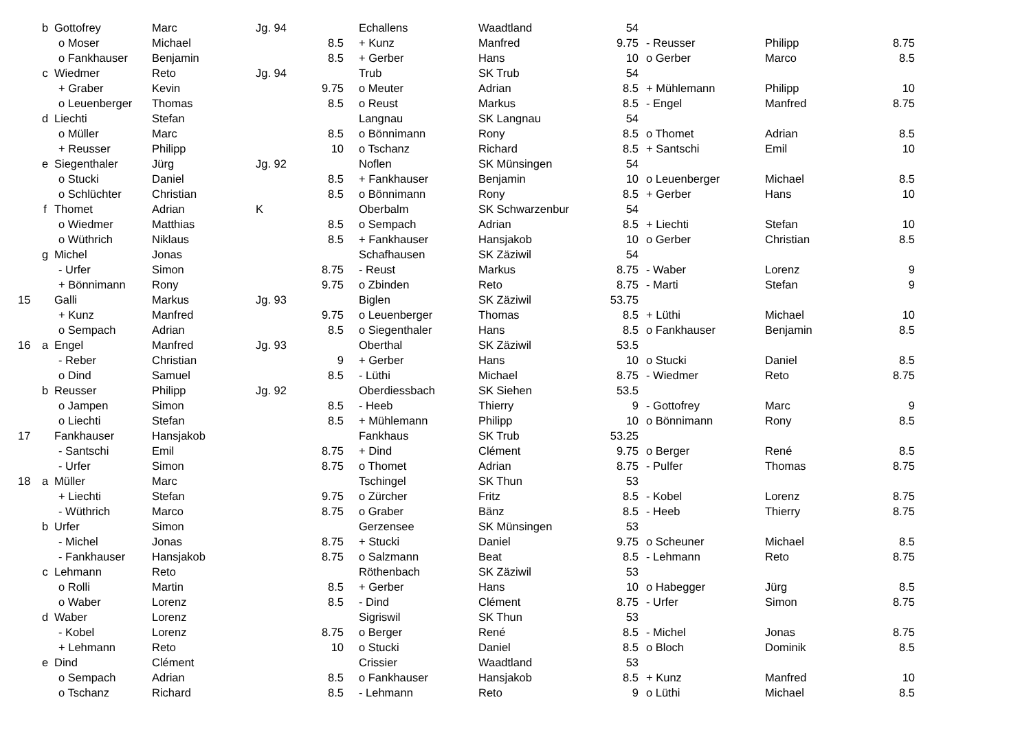| | b | Gottofrey | Marc | Jg. 94 | | Echallens | Waadtland | 54 | | | |
| | | o Moser | Michael | | 8.5 | + Kunz | Manfred | 9.75 | - Reusser | Philipp | 8.75 |
| | | o Fankhauser | Benjamin | | 8.5 | + Gerber | Hans | 10 | o Gerber | Marco | 8.5 |
| | c | Wiedmer | Reto | Jg. 94 | | Trub | SK Trub | 54 | | | |
| | | + Graber | Kevin | | 9.75 | o Meuter | Adrian | 8.5 | + Mühlemann | Philipp | 10 |
| | | o Leuenberger | Thomas | | 8.5 | o Reust | Markus | 8.5 | - Engel | Manfred | 8.75 |
| | d | Liechti | Stefan | | | Langnau | SK Langnau | 54 | | | |
| | | o Müller | Marc | | 8.5 | o Bönnimann | Rony | 8.5 | o Thomet | Adrian | 8.5 |
| | | + Reusser | Philipp | | 10 | o Tschanz | Richard | 8.5 | + Santschi | Emil | 10 |
| | e | Siegenthaler | Jürg | Jg. 92 | | Noflen | SK Münsingen | 54 | | | |
| | | o Stucki | Daniel | | 8.5 | + Fankhauser | Benjamin | 10 | o Leuenberger | Michael | 8.5 |
| | | o Schlüchter | Christian | | 8.5 | o Bönnimann | Rony | 8.5 | + Gerber | Hans | 10 |
| | f | Thomet | Adrian | K | | Oberbalm | SK Schwarzenbur | 54 | | | |
| | | o Wiedmer | Matthias | | 8.5 | o Sempach | Adrian | 8.5 | + Liechti | Stefan | 10 |
| | | o Wüthrich | Niklaus | | 8.5 | + Fankhauser | Hansjakob | 10 | o Gerber | Christian | 8.5 |
| | g | Michel | Jonas | | | Schafhausen | SK Zäziwil | 54 | | | |
| | | - Urfer | Simon | | 8.75 | - Reust | Markus | 8.75 | - Waber | Lorenz | 9 |
| | | + Bönnimann | Rony | | 9.75 | o Zbinden | Reto | 8.75 | - Marti | Stefan | 9 |
| 15 | | Galli | Markus | Jg. 93 | | Biglen | SK Zäziwil | 53.75 | | | |
| | | + Kunz | Manfred | | 9.75 | o Leuenberger | Thomas | 8.5 | + Lüthi | Michael | 10 |
| | | o Sempach | Adrian | | 8.5 | o Siegenthaler | Hans | 8.5 | o Fankhauser | Benjamin | 8.5 |
| 16 | a | Engel | Manfred | Jg. 93 | | Oberthal | SK Zäziwil | 53.5 | | | |
| | | - Reber | Christian | | 9 | + Gerber | Hans | 10 | o Stucki | Daniel | 8.5 |
| | | o Dind | Samuel | | 8.5 | - Lüthi | Michael | 8.75 | - Wiedmer | Reto | 8.75 |
| | b | Reusser | Philipp | Jg. 92 | | Oberdiessbach | SK Siehen | 53.5 | | | |
| | | o Jampen | Simon | | 8.5 | - Heeb | Thierry | 9 | - Gottofrey | Marc | 9 |
| | | o Liechti | Stefan | | 8.5 | + Mühlemann | Philipp | 10 | o Bönnimann | Rony | 8.5 |
| 17 | | Fankhauser | Hansjakob | | | Fankhaus | SK Trub | 53.25 | | | |
| | | - Santschi | Emil | | 8.75 | + Dind | Clément | 9.75 | o Berger | René | 8.5 |
| | | - Urfer | Simon | | 8.75 | o Thomet | Adrian | 8.75 | - Pulfer | Thomas | 8.75 |
| 18 | a | Müller | Marc | | | Tschingel | SK Thun | 53 | | | |
| | | + Liechti | Stefan | | 9.75 | o Zürcher | Fritz | 8.5 | - Kobel | Lorenz | 8.75 |
| | | - Wüthrich | Marco | | 8.75 | o Graber | Bänz | 8.5 | - Heeb | Thierry | 8.75 |
| | b | Urfer | Simon | | | Gerzensee | SK Münsingen | 53 | | | |
| | | - Michel | Jonas | | 8.75 | + Stucki | Daniel | 9.75 | o Scheuner | Michael | 8.5 |
| | | - Fankhauser | Hansjakob | | 8.75 | o Salzmann | Beat | 8.5 | - Lehmann | Reto | 8.75 |
| | c | Lehmann | Reto | | | Röthenbach | SK Zäziwil | 53 | | | |
| | | o Rolli | Martin | | 8.5 | + Gerber | Hans | 10 | o Habegger | Jürg | 8.5 |
| | | o Waber | Lorenz | | 8.5 | - Dind | Clément | 8.75 | - Urfer | Simon | 8.75 |
| | d | Waber | Lorenz | | | Sigriswil | SK Thun | 53 | | | |
| | | - Kobel | Lorenz | | 8.75 | o Berger | René | 8.5 | - Michel | Jonas | 8.75 |
| | | + Lehmann | Reto | | 10 | o Stucki | Daniel | 8.5 | o Bloch | Dominik | 8.5 |
| | e | Dind | Clément | | | Crissier | Waadtland | 53 | | | |
| | | o Sempach | Adrian | | 8.5 | o Fankhauser | Hansjakob | 8.5 | + Kunz | Manfred | 10 |
| | | o Tschanz | Richard | | 8.5 | - Lehmann | Reto | 9 | o Lüthi | Michael | 8.5 |